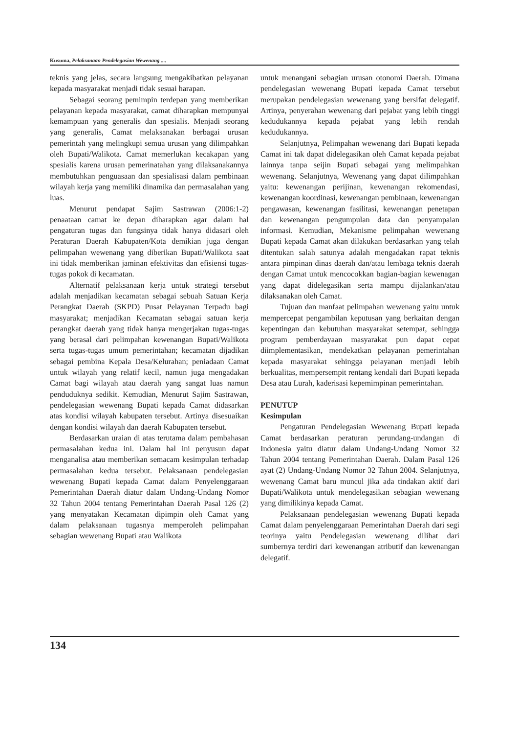Kusuma, Pelaksanaan Pendelegasian Wewenang ....
teknis yang jelas, secara langsung mengakibatkan pelayanan kepada masyarakat menjadi tidak sesuai harapan.
Sebagai seorang pemimpin terdepan yang memberikan pelayanan kepada masyarakat, camat diharapkan mempunyai kemampuan yang generalis dan spesialis. Menjadi seorang yang generalis, Camat melaksanakan berbagai urusan pemerintah yang melingkupi semua urusan yang dilimpahkan oleh Bupati/Walikota. Camat memerlukan kecakapan yang spesialis karena urusan pemerinatahan yang dilaksanakannya membutuhkan penguasaan dan spesialisasi dalam pembinaan wilayah kerja yang memiliki dinamika dan permasalahan yang luas.
Menurut pendapat Sajim Sastrawan (2006:1-2) penaataan camat ke depan diharapkan agar dalam hal pengaturan tugas dan fungsinya tidak hanya didasari oleh Peraturan Daerah Kabupaten/Kota demikian juga dengan pelimpahan wewenang yang diberikan Bupati/Walikota saat ini tidak memberikan jaminan efektivitas dan efisiensi tugas-tugas pokok di kecamatan.
Alternatif pelaksanaan kerja untuk strategi tersebut adalah menjadikan kecamatan sebagai sebuah Satuan Kerja Perangkat Daerah (SKPD) Pusat Pelayanan Terpadu bagi masyarakat; menjadikan Kecamatan sebagai satuan kerja perangkat daerah yang tidak hanya mengerjakan tugas-tugas yang berasal dari pelimpahan kewenangan Bupati/Walikota serta tugas-tugas umum pemerintahan; kecamatan dijadikan sebagai pembina Kepala Desa/Kelurahan; peniadaan Camat untuk wilayah yang relatif kecil, namun juga mengadakan Camat bagi wilayah atau daerah yang sangat luas namun penduduknya sedikit. Kemudian, Menurut Sajim Sastrawan, pendelegasian wewenang Bupati kepada Camat didasarkan atas kondisi wilayah kabupaten tersebut. Artinya disesuaikan dengan kondisi wilayah dan daerah Kabupaten tersebut.
Berdasarkan uraian di atas terutama dalam pembahasan permasalahan kedua ini. Dalam hal ini penyusun dapat menganalisa atau memberikan semacam kesimpulan terhadap permasalahan kedua tersebut. Pelaksanaan pendelegasian wewenang Bupati kepada Camat dalam Penyelenggaraan Pemerintahan Daerah diatur dalam Undang-Undang Nomor 32 Tahun 2004 tentang Pemerintahan Daerah Pasal 126 (2) yang menyatakan Kecamatan dipimpin oleh Camat yang dalam pelaksanaan tugasnya memperoleh pelimpahan sebagian wewenang Bupati atau Walikota
untuk menangani sebagian urusan otonomi Daerah. Dimana pendelegasian wewenang Bupati kepada Camat tersebut merupakan pendelegasian wewenang yang bersifat delegatif. Artinya, penyerahan wewenang dari pejabat yang lebih tinggi kedudukannya kepada pejabat yang lebih rendah kedudukannya.
Selanjutnya, Pelimpahan wewenang dari Bupati kepada Camat ini tak dapat didelegasikan oleh Camat kepada pejabat lainnya tanpa seijin Bupati sebagai yang melimpahkan wewenang. Selanjutnya, Wewenang yang dapat dilimpahkan yaitu: kewenangan perijinan, kewenangan rekomendasi, kewenangan koordinasi, kewenangan pembinaan, kewenangan pengawasan, kewenangan fasilitasi, kewenangan penetapan dan kewenangan pengumpulan data dan penyampaian informasi. Kemudian, Mekanisme pelimpahan wewenang Bupati kepada Camat akan dilakukan berdasarkan yang telah ditentukan salah satunya adalah mengadakan rapat teknis antara pimpinan dinas daerah dan/atau lembaga teknis daerah dengan Camat untuk mencocokkan bagian-bagian kewenagan yang dapat didelegasikan serta mampu dijalankan/atau dilaksanakan oleh Camat.
Tujuan dan manfaat pelimpahan wewenang yaitu untuk mempercepat pengambilan keputusan yang berkaitan dengan kepentingan dan kebutuhan masyarakat setempat, sehingga program pemberdayaan masyarakat pun dapat cepat diimplementasikan, mendekatkan pelayanan pemerintahan kepada masyarakat sehingga pelayanan menjadi lebih berkualitas, mempersempit rentang kendali dari Bupati kepada Desa atau Lurah, kaderisasi kepemimpinan pemerintahan.
PENUTUP
Kesimpulan
Pengaturan Pendelegasian Wewenang Bupati kepada Camat berdasarkan peraturan perundang-undangan di Indonesia yaitu diatur dalam Undang-Undang Nomor 32 Tahun 2004 tentang Pemerintahan Daerah. Dalam Pasal 126 ayat (2) Undang-Undang Nomor 32 Tahun 2004. Selanjutnya, wewenang Camat baru muncul jika ada tindakan aktif dari Bupati/Walikota untuk mendelegasikan sebagian wewenang yang dimilikinya kepada Camat.
Pelaksanaan pendelegasian wewenang Bupati kepada Camat dalam penyelenggaraan Pemerintahan Daerah dari segi teorinya yaitu Pendelegasian wewenang dilihat dari sumbernya terdiri dari kewenangan atributif dan kewenangan delegatif.
134